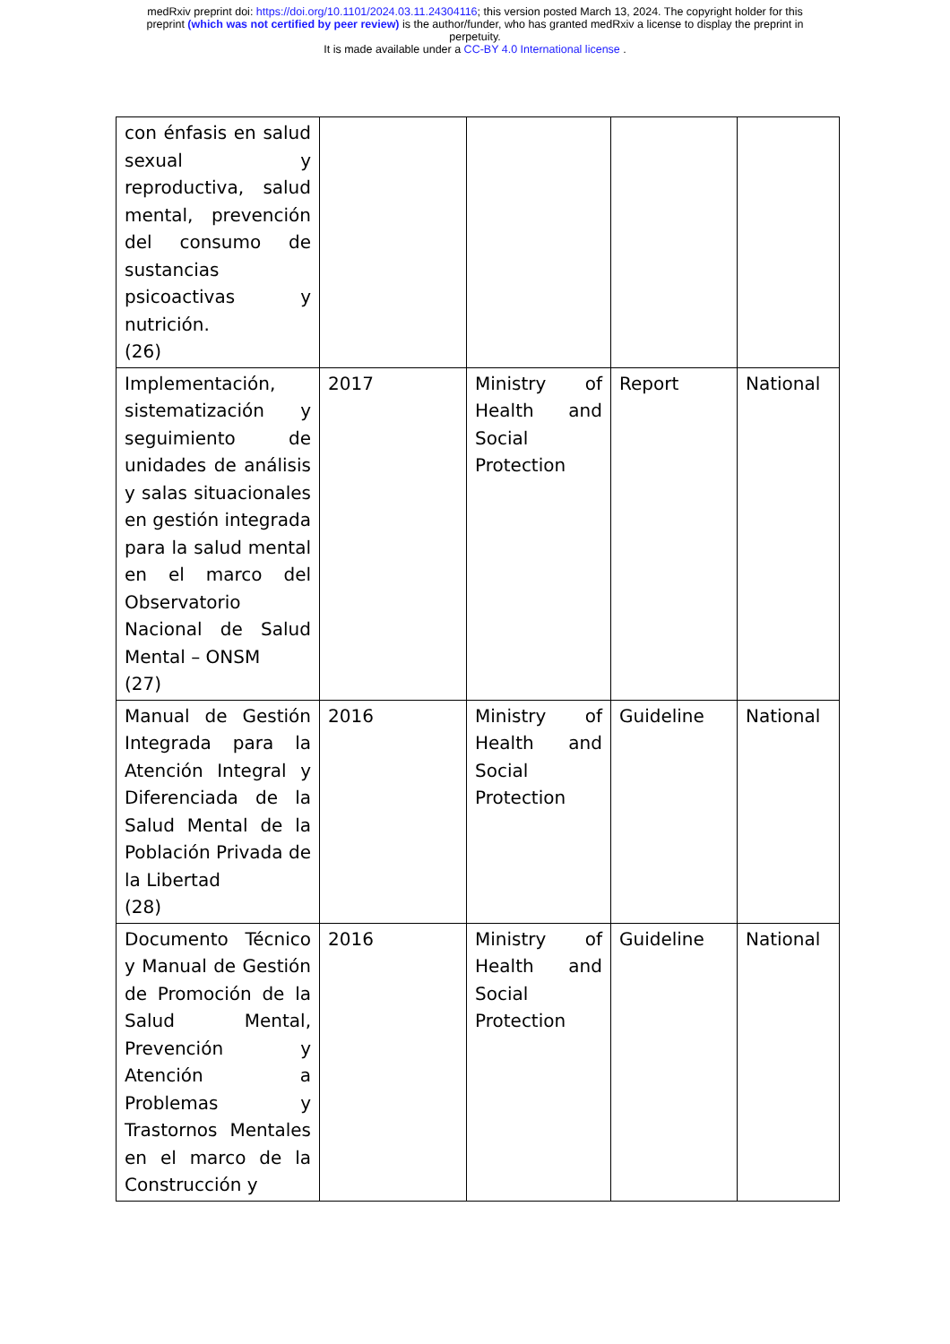medRxiv preprint doi: https://doi.org/10.1101/2024.03.11.24304116; this version posted March 13, 2024. The copyright holder for this
preprint (which was not certified by peer review) is the author/funder, who has granted medRxiv a license to display the preprint in
perpetuity.
It is made available under a CC-BY 4.0 International license .
| con énfasis en salud sexual y reproductiva, salud mental, prevención del consumo de sustancias psicoactivas y nutrición. (26) | | | | |
| Implementación, sistematización y seguimiento de unidades de análisis y salas situacionales en gestión integrada para la salud mental en el marco del Observatorio Nacional de Salud Mental – ONSM (27) | 2017 | Ministry of Health and Social Protection | Report | National |
| Manual de Gestión Integrada para la Atención Integral y Diferenciada de la Salud Mental de la Población Privada de la Libertad (28) | 2016 | Ministry of Health and Social Protection | Guideline | National |
| Documento Técnico y Manual de Gestión de Promoción de la Salud Mental, Prevención y Atención a Problemas y Trastornos Mentales en el marco de la Construcción y | 2016 | Ministry of Health and Social Protection | Guideline | National |